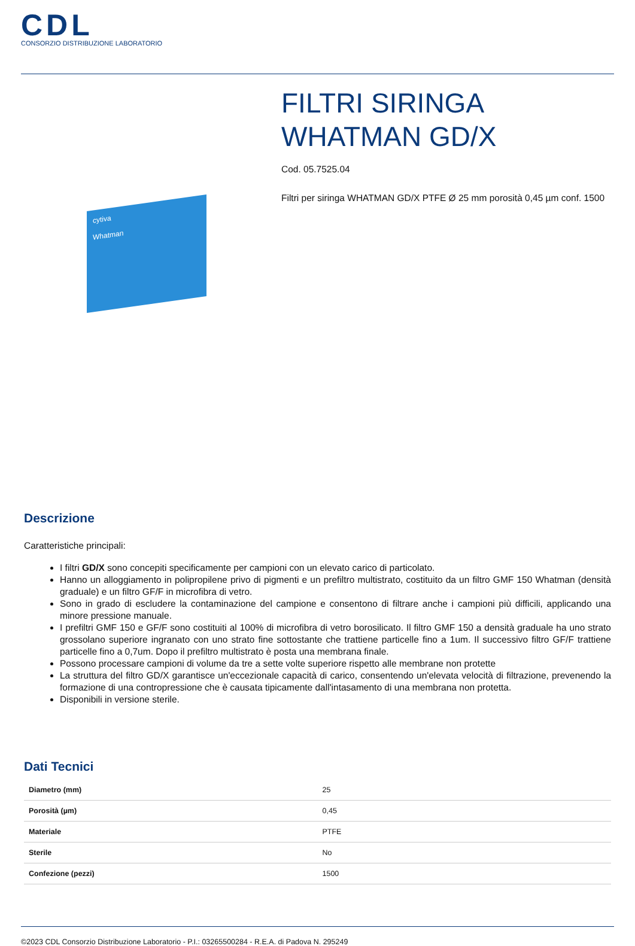CDL
CONSORZIO DISTRIBUZIONE LABORATORIO
cytiva
Whatman
FILTRI SIRINGA WHATMAN GD/X
Cod. 05.7525.04
Filtri per siringa WHATMAN GD/X PTFE Ø 25 mm porosità 0,45 µm conf. 1500
Descrizione
Caratteristiche principali:
I filtri GD/X sono concepiti specificamente per campioni con un elevato carico di particolato.
Hanno un alloggiamento in polipropilene privo di pigmenti e un prefiltro multistrato, costituito da un filtro GMF 150 Whatman (densità graduale) e un filtro GF/F in microfibra di vetro.
Sono in grado di escludere la contaminazione del campione e consentono di filtrare anche i campioni più difficili, applicando una minore pressione manuale.
I prefiltri GMF 150 e GF/F sono costituiti al 100% di microfibra di vetro borosilicato. Il filtro GMF 150 a densità graduale ha uno strato grossolano superiore ingranato con uno strato fine sottostante che trattiene particelle fino a 1um. Il successivo filtro GF/F trattiene particelle fino a 0,7um. Dopo il prefiltro multistrato è posta una membrana finale.
Possono processare campioni di volume da tre a sette volte superiore rispetto alle membrane non protette
La struttura del filtro GD/X garantisce un'eccezionale capacità di carico, consentendo un'elevata velocità di filtrazione, prevenendo la formazione di una contropressione che è causata tipicamente dall'intasamento di una membrana non protetta.
Disponibili in versione sterile.
Dati Tecnici
| Diametro (mm) | 25 |
| Porosità (µm) | 0,45 |
| Materiale | PTFE |
| Sterile | No |
| Confezione (pezzi) | 1500 |
©2023 CDL Consorzio Distribuzione Laboratorio - P.I.: 03265500284 - R.E.A. di Padova N. 295249